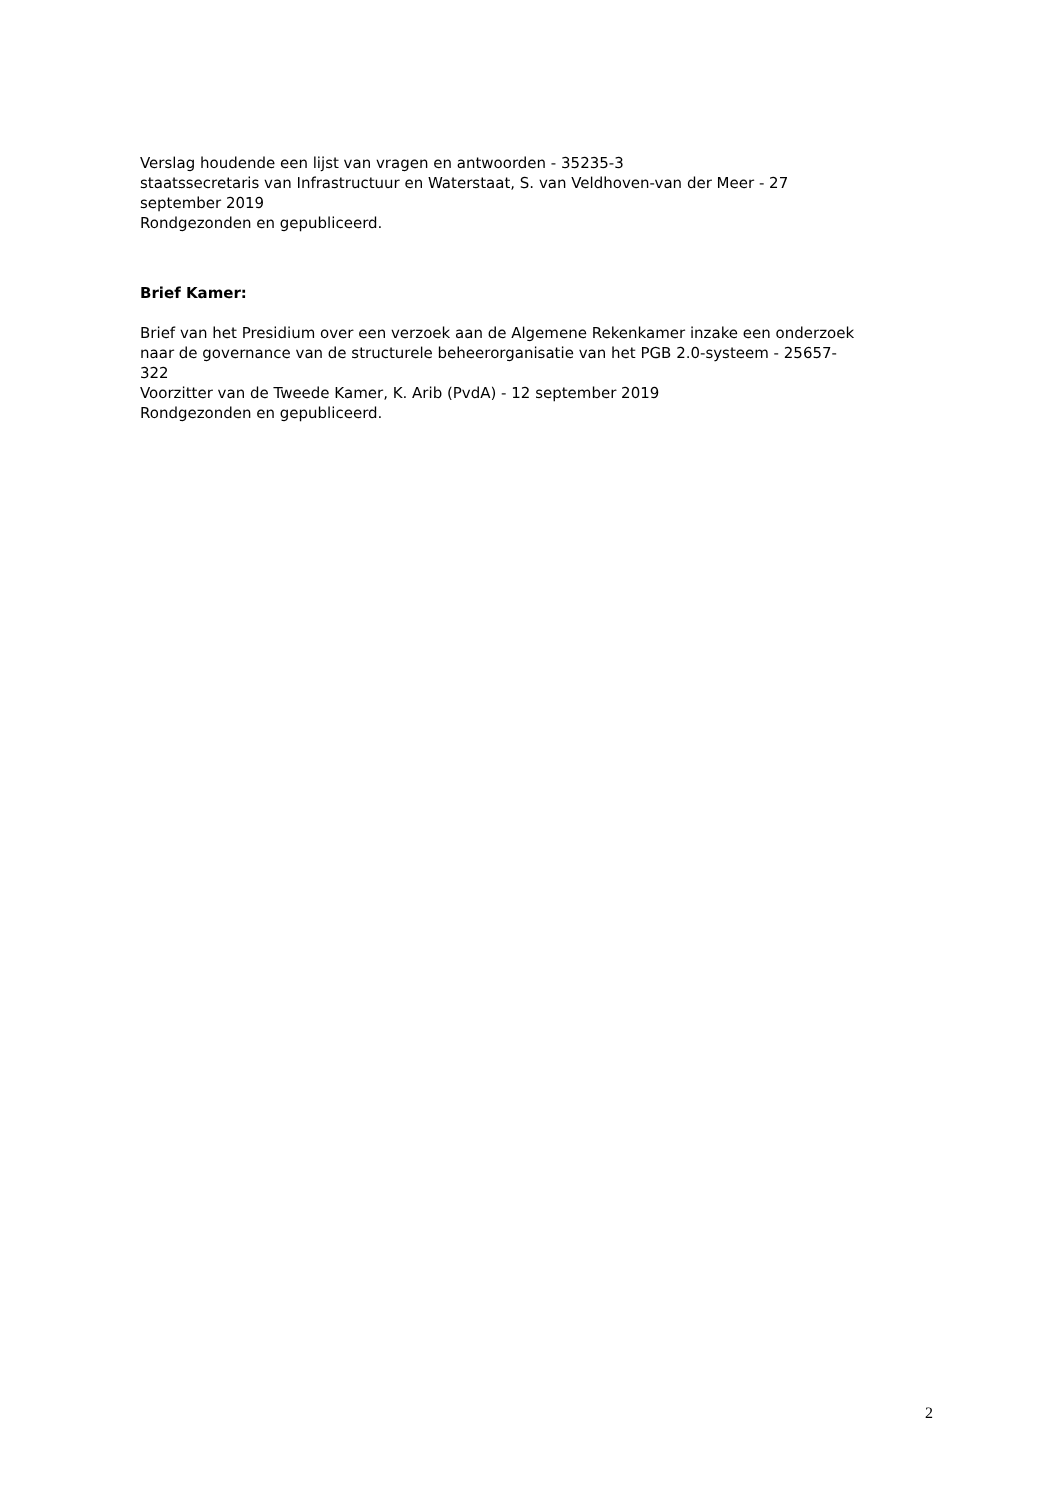Verslag houdende een lijst van vragen en antwoorden - 35235-3
staatssecretaris van Infrastructuur en Waterstaat, S. van Veldhoven-van der Meer - 27
september 2019
Rondgezonden en gepubliceerd.
Brief Kamer:
Brief van het Presidium over een verzoek aan de Algemene Rekenkamer inzake een onderzoek
naar de governance van de structurele beheerorganisatie van het PGB 2.0-systeem - 25657-
322
Voorzitter van de Tweede Kamer, K. Arib (PvdA) - 12 september 2019
Rondgezonden en gepubliceerd.
2